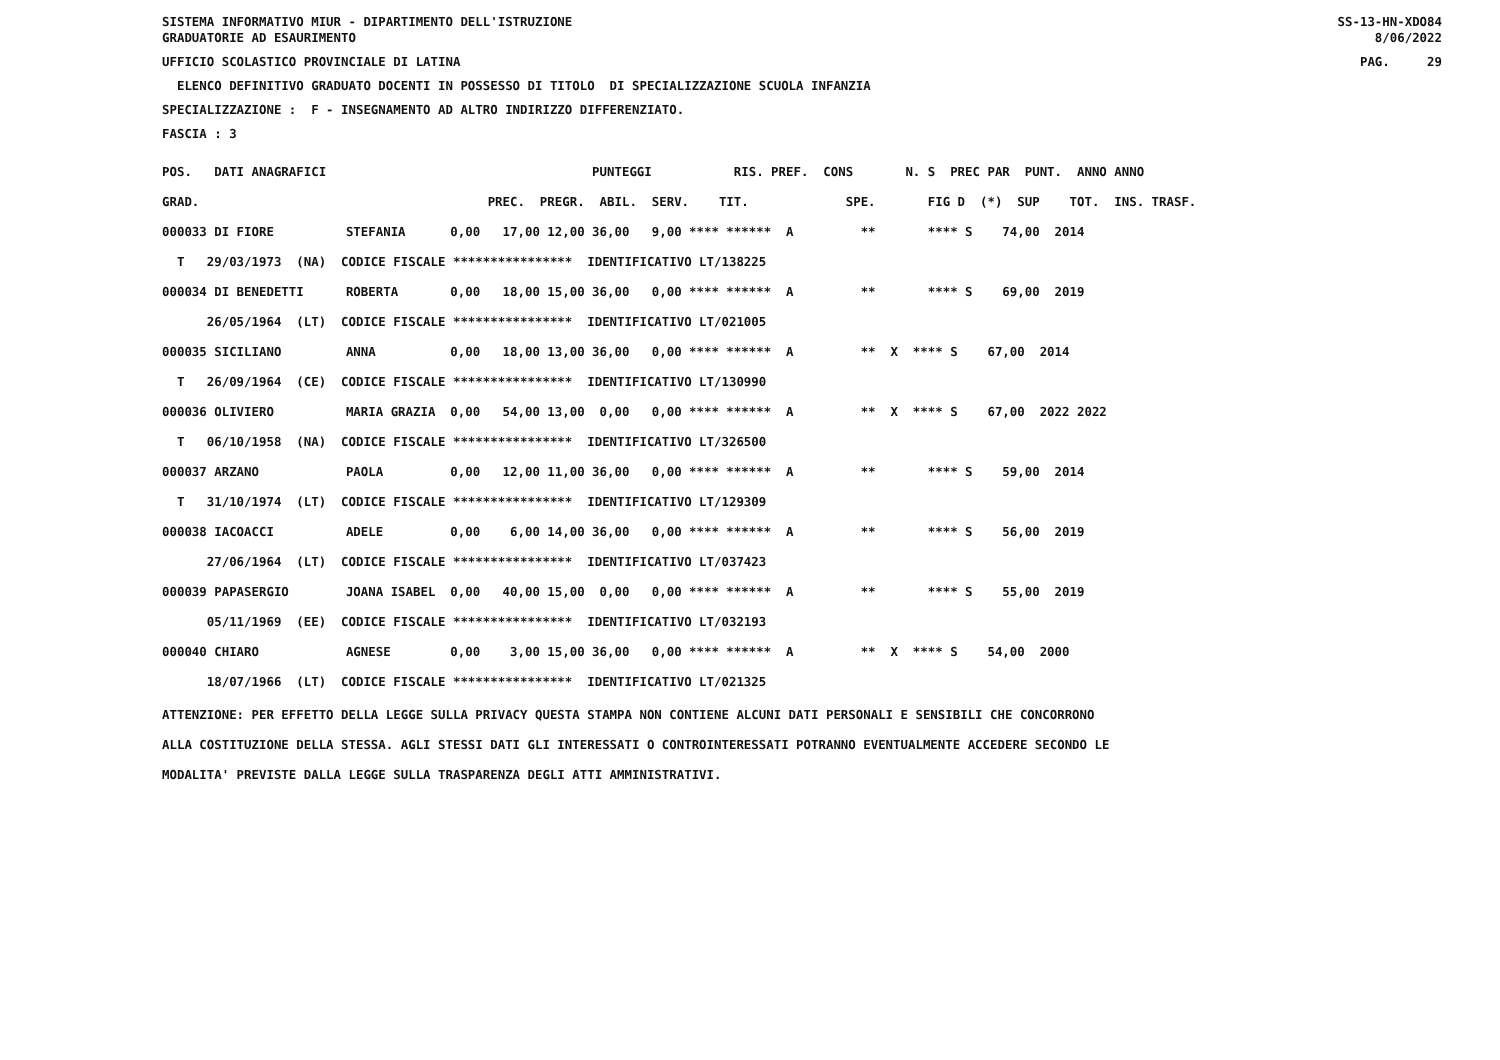SISTEMA INFORMATIVO MIUR - DIPARTIMENTO DELL'ISTRUZIONE GRADUATORIE AD ESAURIMENTO SS-13-HN-XDO84 8/06/2022
UFFICIO SCOLASTICO PROVINCIALE DI LATINA PAG. 29
ELENCO DEFINITIVO GRADUATO DOCENTI IN POSSESSO DI TITOLO DI SPECIALIZZAZIONE SCUOLA INFANZIA
SPECIALIZZAZIONE : F - INSEGNAMENTO AD ALTRO INDIRIZZO DIFFERENZIATO.
FASCIA : 3
| POS. DATI ANAGRAFICI | PUNTEGGI RIS. PREF. CONS N. S PREC PAR PUNT. ANNO ANNO |
| --- | --- |
| GRAD. | PREC. PREGR. ABIL. SERV. TIT. SPE. FIG D (*) SUP TOT. INS. TRASF. |
| 000033 DI FIORE | STEFANIA 0,00 17,00 12,00 36,00 9,00 **** ****** A ** **** S 74,00 2014 |
| T 29/03/1973 (NA) CODICE FISCALE **************** IDENTIFICATIVO LT/138225 | |
| 000034 DI BENEDETTI | ROBERTA 0,00 18,00 15,00 36,00 0,00 **** ****** A ** **** S 69,00 2019 |
| 26/05/1964 (LT) CODICE FISCALE **************** IDENTIFICATIVO LT/021005 | |
| 000035 SICILIANO | ANNA 0,00 18,00 13,00 36,00 0,00 **** ****** A ** X **** S 67,00 2014 |
| T 26/09/1964 (CE) CODICE FISCALE **************** IDENTIFICATIVO LT/130990 | |
| 000036 OLIVIERO | MARIA GRAZIA 0,00 54,00 13,00 0,00 0,00 **** ****** A ** X **** S 67,00 2022 2022 |
| T 06/10/1958 (NA) CODICE FISCALE **************** IDENTIFICATIVO LT/326500 | |
| 000037 ARZANO | PAOLA 0,00 12,00 11,00 36,00 0,00 **** ****** A ** **** S 59,00 2014 |
| T 31/10/1974 (LT) CODICE FISCALE **************** IDENTIFICATIVO LT/129309 | |
| 000038 IACOACCI | ADELE 0,00 6,00 14,00 36,00 0,00 **** ****** A ** **** S 56,00 2019 |
| 27/06/1964 (LT) CODICE FISCALE **************** IDENTIFICATIVO LT/037423 | |
| 000039 PAPASERGIO | JOANA ISABEL 0,00 40,00 15,00 0,00 0,00 **** ****** A ** **** S 55,00 2019 |
| 05/11/1969 (EE) CODICE FISCALE **************** IDENTIFICATIVO LT/032193 | |
| 000040 CHIARO | AGNESE 0,00 3,00 15,00 36,00 0,00 **** ****** A ** X **** S 54,00 2000 |
| 18/07/1966 (LT) CODICE FISCALE **************** IDENTIFICATIVO LT/021325 | |
ATTENZIONE: PER EFFETTO DELLA LEGGE SULLA PRIVACY QUESTA STAMPA NON CONTIENE ALCUNI DATI PERSONALI E SENSIBILI CHE CONCORRONO ALLA COSTITUZIONE DELLA STESSA. AGLI STESSI DATI GLI INTERESSATI O CONTROINTERESSATI POTRANNO EVENTUALMENTE ACCEDERE SECONDO LE MODALITA' PREVISTE DALLA LEGGE SULLA TRASPARENZA DEGLI ATTI AMMINISTRATIVI.